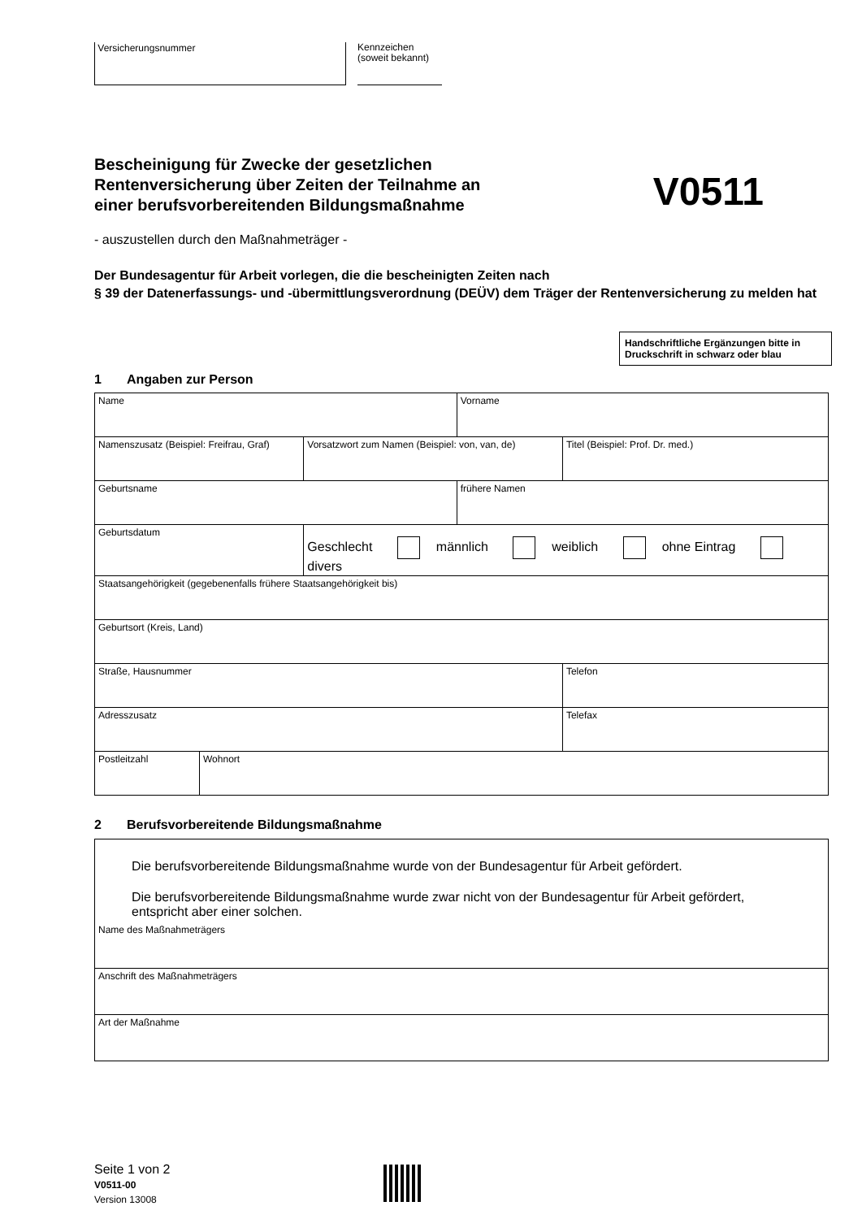Versicherungsnummer
Kennzeichen
(soweit bekannt)
Bescheinigung für Zwecke der gesetzlichen
Rentenversicherung über Zeiten der Teilnahme an
einer berufsvorbereitenden Bildungsmaßnahme
V0511
- auszustellen durch den Maßnahmeträger -
Der Bundesagentur für Arbeit vorlegen, die die bescheinigten Zeiten nach
§ 39 der Datenerfassungs- und -übermittlungsverordnung (DEÜV) dem Träger der Rentenversicherung zu melden hat
Handschriftliche Ergänzungen bitte in Druckschrift in schwarz oder blau
1 Angaben zur Person
| Name | | | Vorname | |
| Namenszusatz (Beispiel: Freifrau, Graf) | | Vorsatzwort zum Namen (Beispiel: von, van, de) | | Titel (Beispiel: Prof. Dr. med.) |
| Geburtsname | | | frühere Namen | |
| Geburtsdatum | | Geschlecht männlich weiblich ohne Eintrag divers | | |
| Staatsangehörigkeit (gegebenenfalls frühere Staatsangehörigkeit bis) | | | | |
| Geburtsort (Kreis, Land) | | | | |
| Straße, Hausnummer | | | | Telefon |
| Adresszusatz | | | | Telefax |
| Postleitzahl | Wohnort | | | |
2 Berufsvorbereitende Bildungsmaßnahme
Die berufsvorbereitende Bildungsmaßnahme wurde von der Bundesagentur für Arbeit gefördert.
Die berufsvorbereitende Bildungsmaßnahme wurde zwar nicht von der Bundesagentur für Arbeit gefördert, entspricht aber einer solchen.
Name des Maßnahmeträgers
Anschrift des Maßnahmeträgers
Art der Maßnahme
Seite 1 von 2
V0511-00
Version 13008